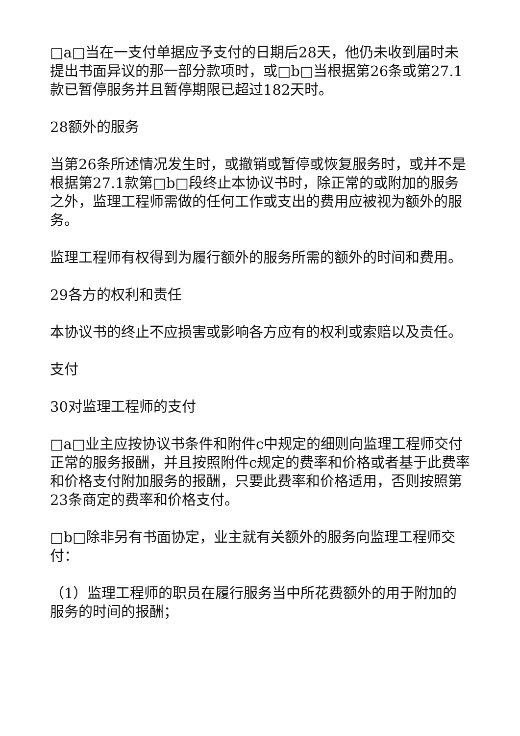□a□当在一支付单据应予支付的日期后28天，他仍未收到届时未提出书面异议的那一部分款项时，或□b□当根据第26条或第27.1款已暂停服务并且暂停期限已超过182天时。
28额外的服务
当第26条所述情况发生时，或撤销或暂停或恢复服务时，或并不是根据第27.1款第□b□段终止本协议书时，除正常的或附加的服务之外，监理工程师需做的任何工作或支出的费用应被视为额外的服务。
监理工程师有权得到为履行额外的服务所需的额外的时间和费用。
29各方的权利和责任
本协议书的终止不应损害或影响各方应有的权利或索赔以及责任。
支付
30对监理工程师的支付
□a□业主应按协议书条件和附件c中规定的细则向监理工程师交付正常的服务报酬，并且按照附件c规定的费率和价格或者基于此费率和价格支付附加服务的报酬，只要此费率和价格适用，否则按照第23条商定的费率和价格支付。
□b□除非另有书面协定，业主就有关额外的服务向监理工程师交付：
（1）监理工程师的职员在履行服务当中所花费额外的用于附加的服务的时间的报酬；